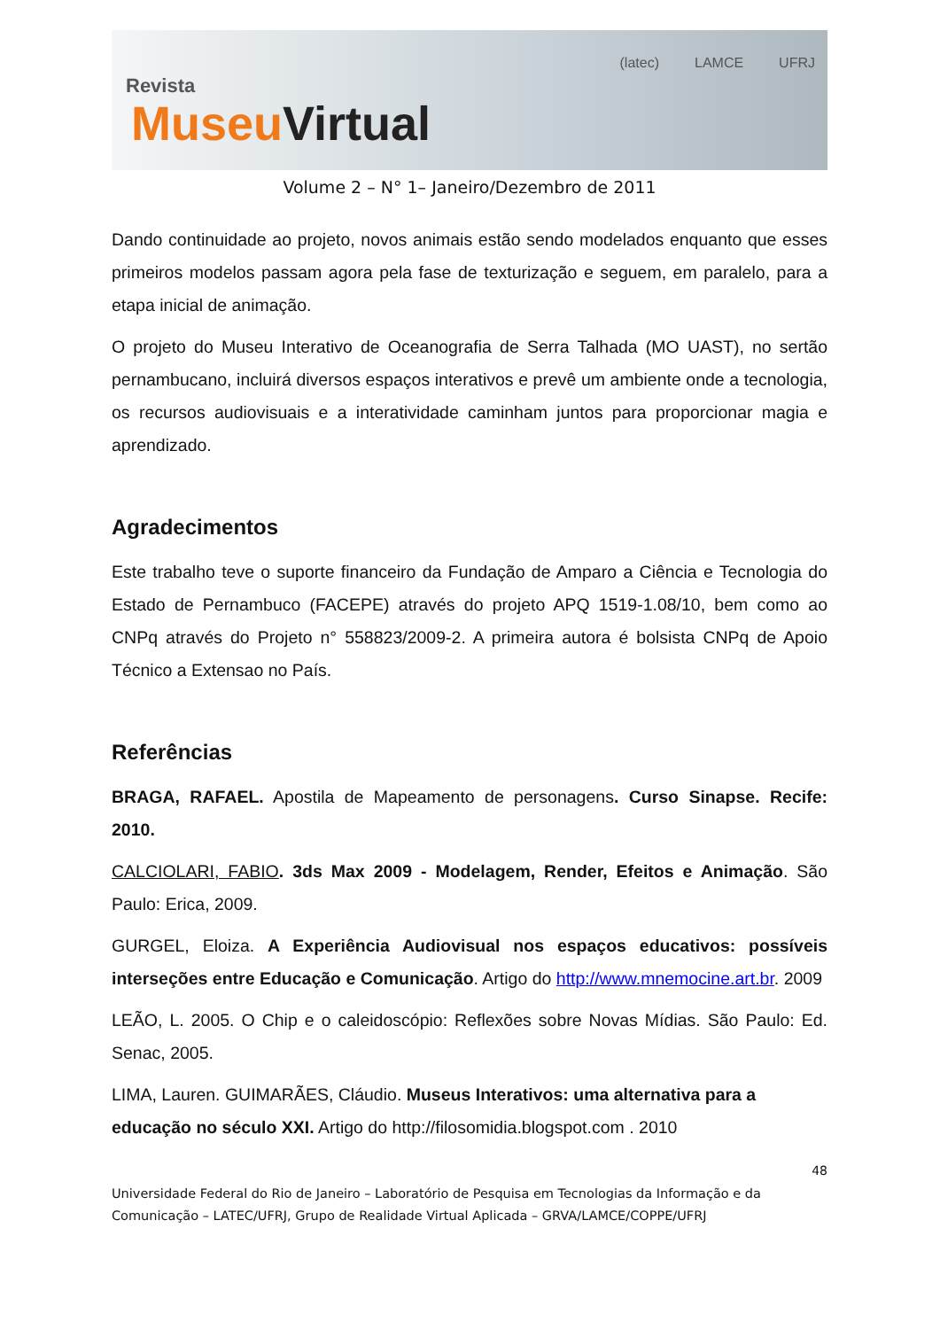Revista
MuseuVirtual
(latec) LAMCE UFRJ
Volume 2 – N° 1– Janeiro/Dezembro de 2011
Dando continuidade ao projeto, novos animais estão sendo modelados enquanto que esses primeiros modelos passam agora pela fase de texturização e seguem, em paralelo, para a etapa inicial de animação.
O projeto do Museu Interativo de Oceanografia de Serra Talhada (MO UAST), no sertão pernambucano, incluirá diversos espaços interativos e prevê um ambiente onde a tecnologia, os recursos audiovisuais e a interatividade caminham juntos para proporcionar magia e aprendizado.
Agradecimentos
Este trabalho teve o suporte financeiro da Fundação de Amparo a Ciência e Tecnologia do Estado de Pernambuco (FACEPE) através do projeto APQ 1519-1.08/10, bem como ao CNPq através do Projeto n° 558823/2009-2. A primeira autora é bolsista CNPq de Apoio Técnico a Extensao no País.
Referências
BRAGA, RAFAEL. Apostila de Mapeamento de personagens. Curso Sinapse. Recife: 2010.
CALCIOLARI, FABIO. 3ds Max 2009 - Modelagem, Render, Efeitos e Animação. São Paulo: Erica, 2009.
GURGEL, Eloiza. A Experiência Audiovisual nos espaços educativos: possíveis interseções entre Educação e Comunicação. Artigo do http://www.mnemocine.art.br. 2009
LEÃO, L. 2005. O Chip e o caleidoscópio: Reflexões sobre Novas Mídias. São Paulo: Ed. Senac, 2005.
LIMA, Lauren. GUIMARÃES, Cláudio. Museus Interativos: uma alternativa para a educação no século XXI. Artigo do http://filosomidia.blogspot.com . 2010
48
Universidade Federal do Rio de Janeiro – Laboratório de Pesquisa em Tecnologias da Informação e da Comunicação – LATEC/UFRJ, Grupo de Realidade Virtual Aplicada – GRVA/LAMCE/COPPE/UFRJ